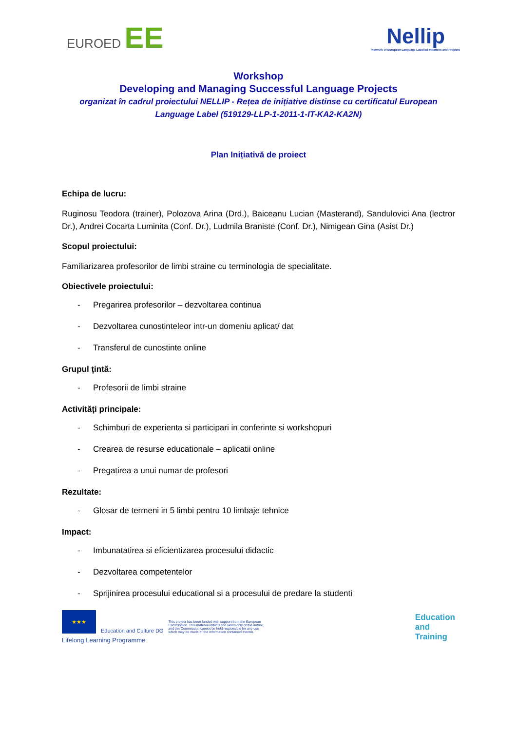EUROED EE
Nellip
Network of European Language Labelled Intiatives and Projects
Workshop
Developing and Managing Successful Language Projects
organizat în cadrul proiectului NELLIP - Rețea de inițiative distinse cu certificatul European Language Label (519129-LLP-1-2011-1-IT-KA2-KA2N)
Plan Inițiativă de proiect
Echipa de lucru:
Ruginosu Teodora (trainer), Polozova Arina (Drd.), Baiceanu Lucian (Masterand), Sandulovici Ana (lectror Dr.), Andrei Cocarta Luminita (Conf. Dr.), Ludmila Braniste (Conf. Dr.), Nimigean Gina (Asist Dr.)
Scopul proiectului:
Familiarizarea profesorilor de limbi straine cu terminologia de specialitate.
Obiectivele proiectului:
- Pregarirea profesorilor – dezvoltarea continua
- Dezvoltarea cunostinteleor intr-un domeniu aplicat/ dat
- Transferul de cunostinte online
Grupul țintă:
- Profesorii de limbi straine
Activități principale:
- Schimburi de experienta si participari in conferinte si workshopuri
- Crearea de resurse educationale – aplicatii online
- Pregatirea a unui numar de profesori
Rezultate:
- Glosar de termeni in 5 limbi pentru 10 limbaje tehnice
Impact:
- Imbunatatirea si eficientizarea procesului didactic
- Dezvoltarea competentelor
- Sprijinirea procesului educational si a procesului de predare la studenti
★★★
Education and Culture DG
This project has been funded with support from the European Commission. This material reflects the views only of the author, and the Commission cannot be held responsible for any use which may be made of the information contained therein.
Lifelong Learning Programme
Education
and
Training